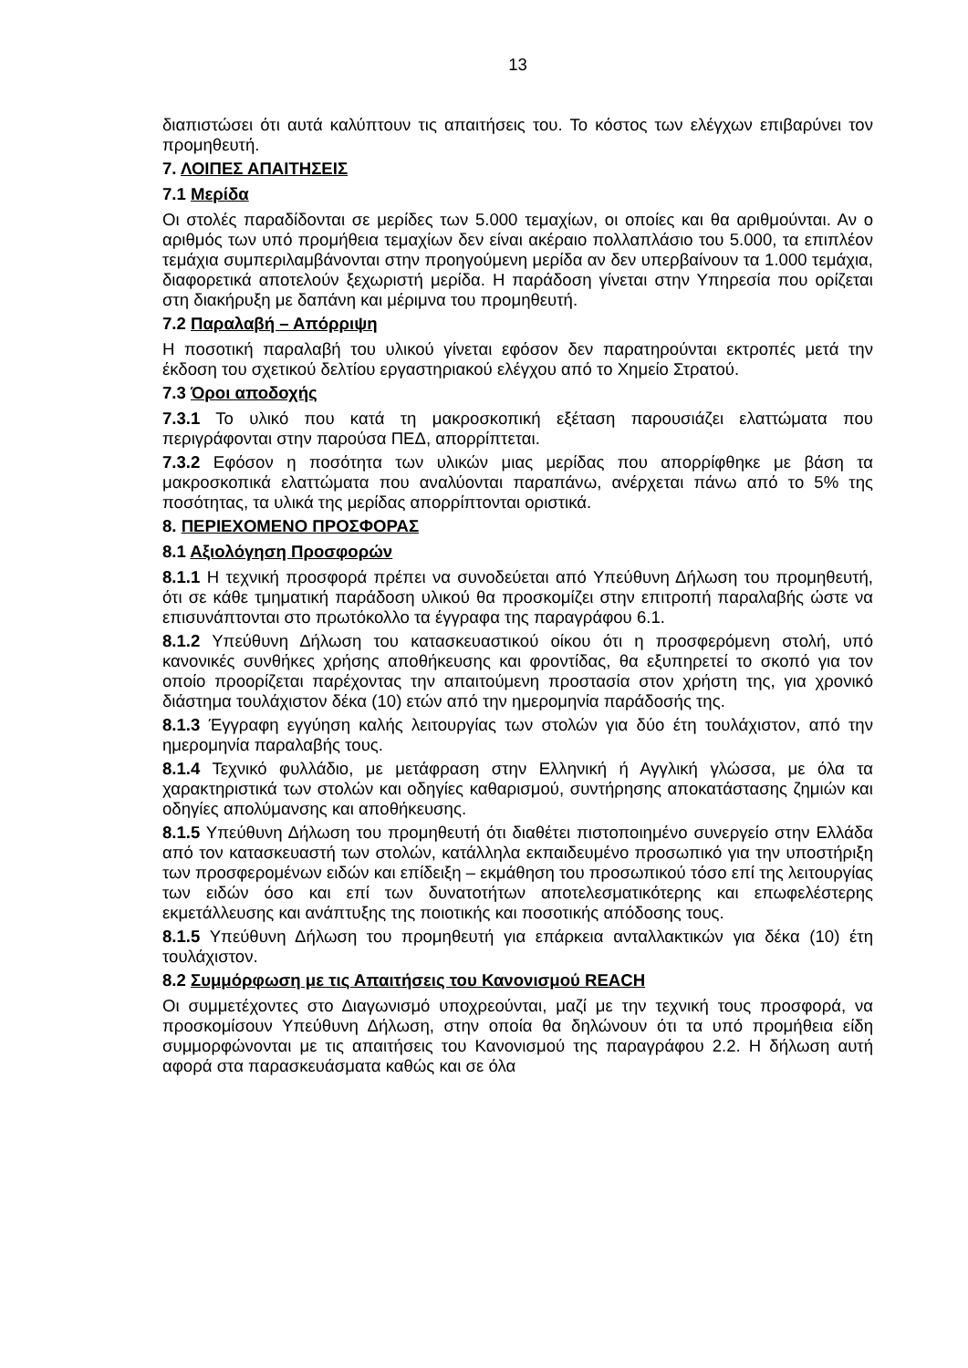13
διαπιστώσει ότι αυτά καλύπτουν τις απαιτήσεις του. Το κόστος των ελέγχων επιβαρύνει τον προμηθευτή.
7. ΛΟΙΠΕΣ ΑΠΑΙΤΗΣΕΙΣ
7.1 Μερίδα
Οι στολές παραδίδονται σε μερίδες των 5.000 τεμαχίων, οι οποίες και θα αριθμούνται. Αν ο αριθμός των υπό προμήθεια τεμαχίων δεν είναι ακέραιο πολλαπλάσιο του 5.000, τα επιπλέον τεμάχια συμπεριλαμβάνονται στην προηγούμενη μερίδα αν δεν υπερβαίνουν τα 1.000 τεμάχια, διαφορετικά αποτελούν ξεχωριστή μερίδα. Η παράδοση γίνεται στην Υπηρεσία που ορίζεται στη διακήρυξη με δαπάνη και μέριμνα του προμηθευτή.
7.2 Παραλαβή – Απόρριψη
Η ποσοτική παραλαβή του υλικού γίνεται εφόσον δεν παρατηρούνται εκτροπές μετά την έκδοση του σχετικού δελτίου εργαστηριακού ελέγχου από το Χημείο Στρατού.
7.3 Όροι αποδοχής
7.3.1 Το υλικό που κατά τη μακροσκοπική εξέταση παρουσιάζει ελαττώματα που περιγράφονται στην παρούσα ΠΕΔ, απορρίπτεται.
7.3.2 Εφόσον η ποσότητα των υλικών μιας μερίδας που απορρίφθηκε με βάση τα μακροσκοπικά ελαττώματα που αναλύονται παραπάνω, ανέρχεται πάνω από το 5% της ποσότητας, τα υλικά της μερίδας απορρίπτονται οριστικά.
8. ΠΕΡΙΕΧΟΜΕΝΟ ΠΡΟΣΦΟΡΑΣ
8.1 Αξιολόγηση Προσφορών
8.1.1 Η τεχνική προσφορά πρέπει να συνοδεύεται από Υπεύθυνη Δήλωση του προμηθευτή, ότι σε κάθε τμηματική παράδοση υλικού θα προσκομίζει στην επιτροπή παραλαβής ώστε να επισυνάπτονται στο πρωτόκολλο τα έγγραφα της παραγράφου 6.1.
8.1.2 Υπεύθυνη Δήλωση του κατασκευαστικού οίκου ότι η προσφερόμενη στολή, υπό κανονικές συνθήκες χρήσης αποθήκευσης και φροντίδας, θα εξυπηρετεί το σκοπό για τον οποίο προορίζεται παρέχοντας την απαιτούμενη προστασία στον χρήστη της, για χρονικό διάστημα τουλάχιστον δέκα (10) ετών από την ημερομηνία παράδοσής της.
8.1.3 Έγγραφη εγγύηση καλής λειτουργίας των στολών για δύο έτη τουλάχιστον, από την ημερομηνία παραλαβής τους.
8.1.4 Τεχνικό φυλλάδιο, με μετάφραση στην Ελληνική ή Αγγλική γλώσσα, με όλα τα χαρακτηριστικά των στολών και οδηγίες καθαρισμού, συντήρησης αποκατάστασης ζημιών και οδηγίες απολύμανσης και αποθήκευσης.
8.1.5 Υπεύθυνη Δήλωση του προμηθευτή ότι διαθέτει πιστοποιημένο συνεργείο στην Ελλάδα από τον κατασκευαστή των στολών, κατάλληλα εκπαιδευμένο προσωπικό για την υποστήριξη των προσφερομένων ειδών και επίδειξη – εκμάθηση του προσωπικού τόσο επί της λειτουργίας των ειδών όσο και επί των δυνατοτήτων αποτελεσματικότερης και επωφελέστερης εκμετάλλευσης και ανάπτυξης της ποιοτικής και ποσοτικής απόδοσης τους.
8.1.5 Υπεύθυνη Δήλωση του προμηθευτή για επάρκεια ανταλλακτικών για δέκα (10) έτη τουλάχιστον.
8.2 Συμμόρφωση με τις Απαιτήσεις του Κανονισμού REACH
Οι συμμετέχοντες στο Διαγωνισμό υποχρεούνται, μαζί με την τεχνική τους προσφορά, να προσκομίσουν Υπεύθυνη Δήλωση, στην οποία θα δηλώνουν ότι τα υπό προμήθεια είδη συμμορφώνονται με τις απαιτήσεις του Κανονισμού της παραγράφου 2.2. Η δήλωση αυτή αφορά στα παρασκευάσματα καθώς και σε όλα